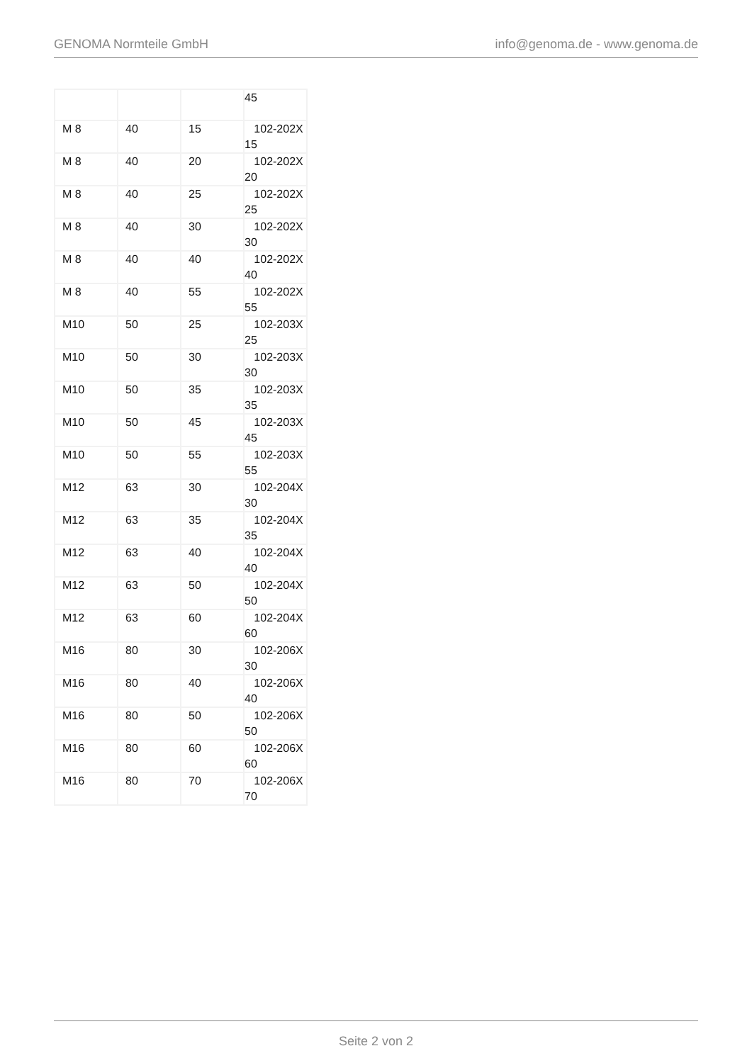GENOMA Normteile GmbH info@genoma.de - www.genoma.de
| | | | 45 |
| M 8 | 40 | 15 | 102-202X 15 |
| M 8 | 40 | 20 | 102-202X 20 |
| M 8 | 40 | 25 | 102-202X 25 |
| M 8 | 40 | 30 | 102-202X 30 |
| M 8 | 40 | 40 | 102-202X 40 |
| M 8 | 40 | 55 | 102-202X 55 |
| M10 | 50 | 25 | 102-203X 25 |
| M10 | 50 | 30 | 102-203X 30 |
| M10 | 50 | 35 | 102-203X 35 |
| M10 | 50 | 45 | 102-203X 45 |
| M10 | 50 | 55 | 102-203X 55 |
| M12 | 63 | 30 | 102-204X 30 |
| M12 | 63 | 35 | 102-204X 35 |
| M12 | 63 | 40 | 102-204X 40 |
| M12 | 63 | 50 | 102-204X 50 |
| M12 | 63 | 60 | 102-204X 60 |
| M16 | 80 | 30 | 102-206X 30 |
| M16 | 80 | 40 | 102-206X 40 |
| M16 | 80 | 50 | 102-206X 50 |
| M16 | 80 | 60 | 102-206X 60 |
| M16 | 80 | 70 | 102-206X 70 |
Seite 2 von 2